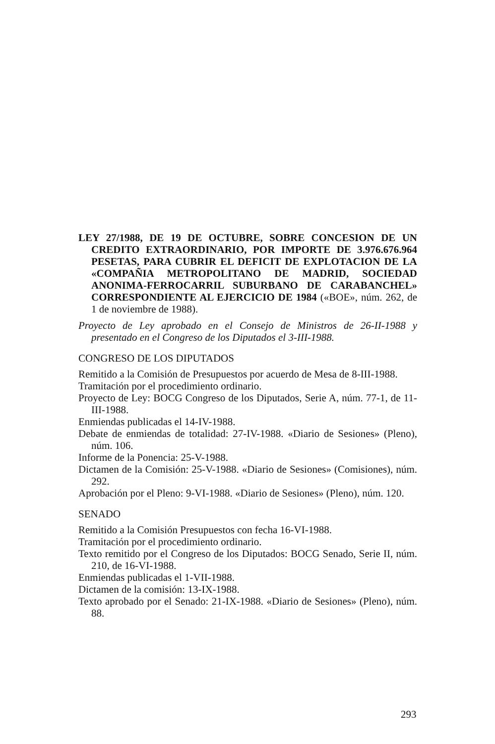LEY 27/1988, DE 19 DE OCTUBRE, SOBRE CONCESION DE UN CREDITO EXTRAORDINARIO, POR IMPORTE DE 3.976.676.964 PESETAS, PARA CUBRIR EL DEFICIT DE EXPLOTACION DE LA «COMPAÑIA METROPOLITANO DE MADRID, SOCIEDAD ANONIMA-FERROCARRIL SUBURBANO DE CARABANCHEL» CORRESPONDIENTE AL EJERCICIO DE 1984 («BOE», núm. 262, de 1 de noviembre de 1988).
Proyecto de Ley aprobado en el Consejo de Ministros de 26-II-1988 y presentado en el Congreso de los Diputados el 3-III-1988.
CONGRESO DE LOS DIPUTADOS
Remitido a la Comisión de Presupuestos por acuerdo de Mesa de 8-III-1988.
Tramitación por el procedimiento ordinario.
Proyecto de Ley: BOCG Congreso de los Diputados, Serie A, núm. 77-1, de 11-III-1988.
Enmiendas publicadas el 14-IV-1988.
Debate de enmiendas de totalidad: 27-IV-1988. «Diario de Sesiones» (Pleno), núm. 106.
Informe de la Ponencia: 25-V-1988.
Dictamen de la Comisión: 25-V-1988. «Diario de Sesiones» (Comisiones), núm. 292.
Aprobación por el Pleno: 9-VI-1988. «Diario de Sesiones» (Pleno), núm. 120.
SENADO
Remitido a la Comisión Presupuestos con fecha 16-VI-1988.
Tramitación por el procedimiento ordinario.
Texto remitido por el Congreso de los Diputados: BOCG Senado, Serie II, núm. 210, de 16-VI-1988.
Enmiendas publicadas el 1-VII-1988.
Dictamen de la comisión: 13-IX-1988.
Texto aprobado por el Senado: 21-IX-1988. «Diario de Sesiones» (Pleno), núm. 88.
293